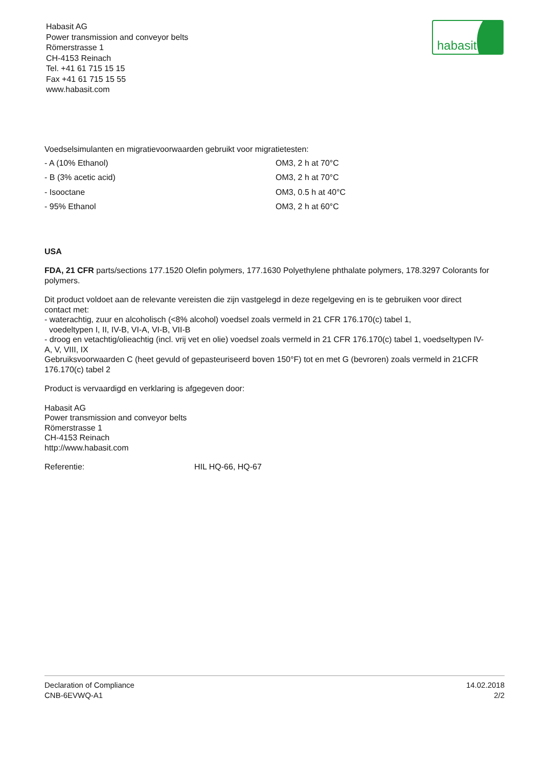Habasit AG
Power transmission and conveyor belts
Römerstrasse 1
CH-4153 Reinach
Tel. +41 61 715 15 15
Fax +41 61 715 15 55
www.habasit.com
habasit
Voedselsimulanten en migratievoorwaarden gebruikt voor migratietesten:
- A (10% Ethanol) OM3, 2 h at 70°C
- B (3% acetic acid) OM3, 2 h at 70°C
- Isooctane OM3, 0.5 h at 40°C
- 95% Ethanol OM3, 2 h at 60°C
USA
FDA, 21 CFR parts/sections 177.1520 Olefin polymers, 177.1630 Polyethylene phthalate polymers, 178.3297 Colorants for polymers.
Dit product voldoet aan de relevante vereisten die zijn vastgelegd in deze regelgeving en is te gebruiken voor direct contact met:
- waterachtig, zuur en alcoholisch (<8% alcohol) voedsel zoals vermeld in 21 CFR 176.170(c) tabel 1,
voedeltypen I, II, IV-B, VI-A, VI-B, VII-B
- droog en vetachtig/olieachtig (incl. vrij vet en olie) voedsel zoals vermeld in 21 CFR 176.170(c) tabel 1, voedseltypen IV-A, V, VIII, IX
Gebruiksvoorwaarden C (heet gevuld of gepasteuriseerd boven 150°F) tot en met G (bevroren) zoals vermeld in 21CFR 176.170(c) tabel 2
Product is vervaardigd en verklaring is afgegeven door:
Habasit AG
Power transmission and conveyor belts
Römerstrasse 1
CH-4153 Reinach
http://www.habasit.com
Referentie: HIL HQ-66, HQ-67
Declaration of Compliance
CNB-6EVWQ-A1
14.02.2018
2/2